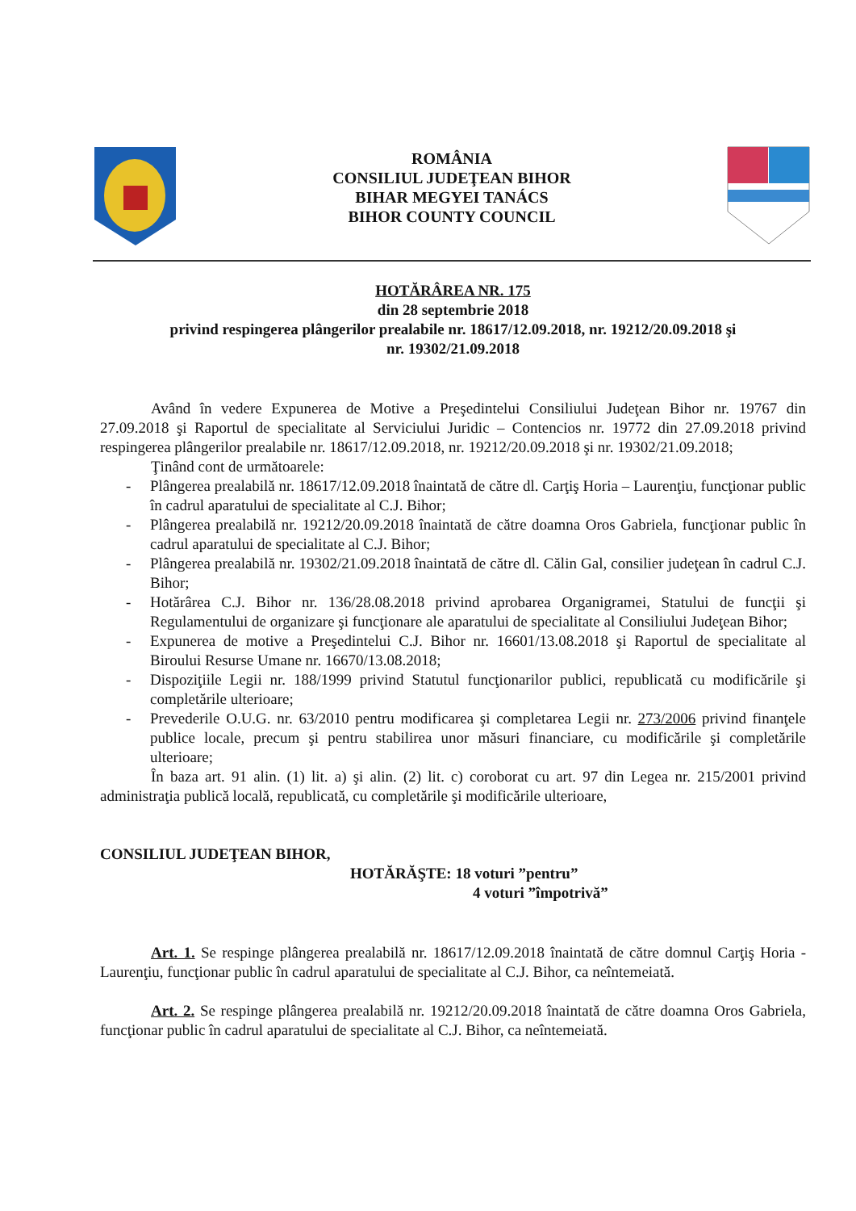ROMÂNIA
CONSILIUL JUDEŢEAN BIHOR
BIHAR MEGYEI TANÁCS
BIHOR COUNTY COUNCIL
HOTĂRÂREA NR. 175
din 28 septembrie 2018
privind respingerea plângerilor prealabile nr. 18617/12.09.2018, nr. 19212/20.09.2018 şi
nr. 19302/21.09.2018
Având în vedere Expunerea de Motive a Preşedintelui Consiliului Judeţean Bihor nr. 19767 din 27.09.2018 şi Raportul de specialitate al Serviciului Juridic – Contencios nr. 19772 din 27.09.2018 privind respingerea plângerilor prealabile nr. 18617/12.09.2018, nr. 19212/20.09.2018 şi nr. 19302/21.09.2018;
Ţinând cont de următoarele:
- Plângerea prealabilă nr. 18617/12.09.2018 înaintată de către dl. Carţiş Horia – Laurenţiu, funcţionar public în cadrul aparatului de specialitate al C.J. Bihor;
- Plângerea prealabilă nr. 19212/20.09.2018 înaintată de către doamna Oros Gabriela, funcţionar public în cadrul aparatului de specialitate al C.J. Bihor;
- Plângerea prealabilă nr. 19302/21.09.2018 înaintată de către dl. Călin Gal, consilier judeţean în cadrul C.J. Bihor;
- Hotărârea C.J. Bihor nr. 136/28.08.2018 privind aprobarea Organigramei, Statului de funcţii şi Regulamentului de organizare şi funcţionare ale aparatului de specialitate al Consiliului Judeţean Bihor;
- Expunerea de motive a Preşedintelui C.J. Bihor nr. 16601/13.08.2018 şi Raportul de specialitate al Biroului Resurse Umane nr. 16670/13.08.2018;
- Dispoziţiile Legii nr. 188/1999 privind Statutul funcţionarilor publici, republicată cu modificările şi completările ulterioare;
- Prevederile O.U.G. nr. 63/2010 pentru modificarea şi completarea Legii nr. 273/2006 privind finanţele publice locale, precum şi pentru stabilirea unor măsuri financiare, cu modificările şi completările ulterioare;
În baza art. 91 alin. (1) lit. a) şi alin. (2) lit. c) coroborat cu art. 97 din Legea nr. 215/2001 privind administraţia publică locală, republicată, cu completările şi modificările ulterioare,
CONSILIUL JUDEŢEAN BIHOR,
HOTĂRĂŞTE: 18 voturi ”pentru”
4 voturi ”împotrivă”
Art. 1. Se respinge plângerea prealabilă nr. 18617/12.09.2018 înaintată de către domnul Carţiş Horia - Laurenţiu, funcţionar public în cadrul aparatului de specialitate al C.J. Bihor, ca neîntemeiată.
Art. 2. Se respinge plângerea prealabilă nr. 19212/20.09.2018 înaintată de către doamna Oros Gabriela, funcţionar public în cadrul aparatului de specialitate al C.J. Bihor, ca neîntemeiată.